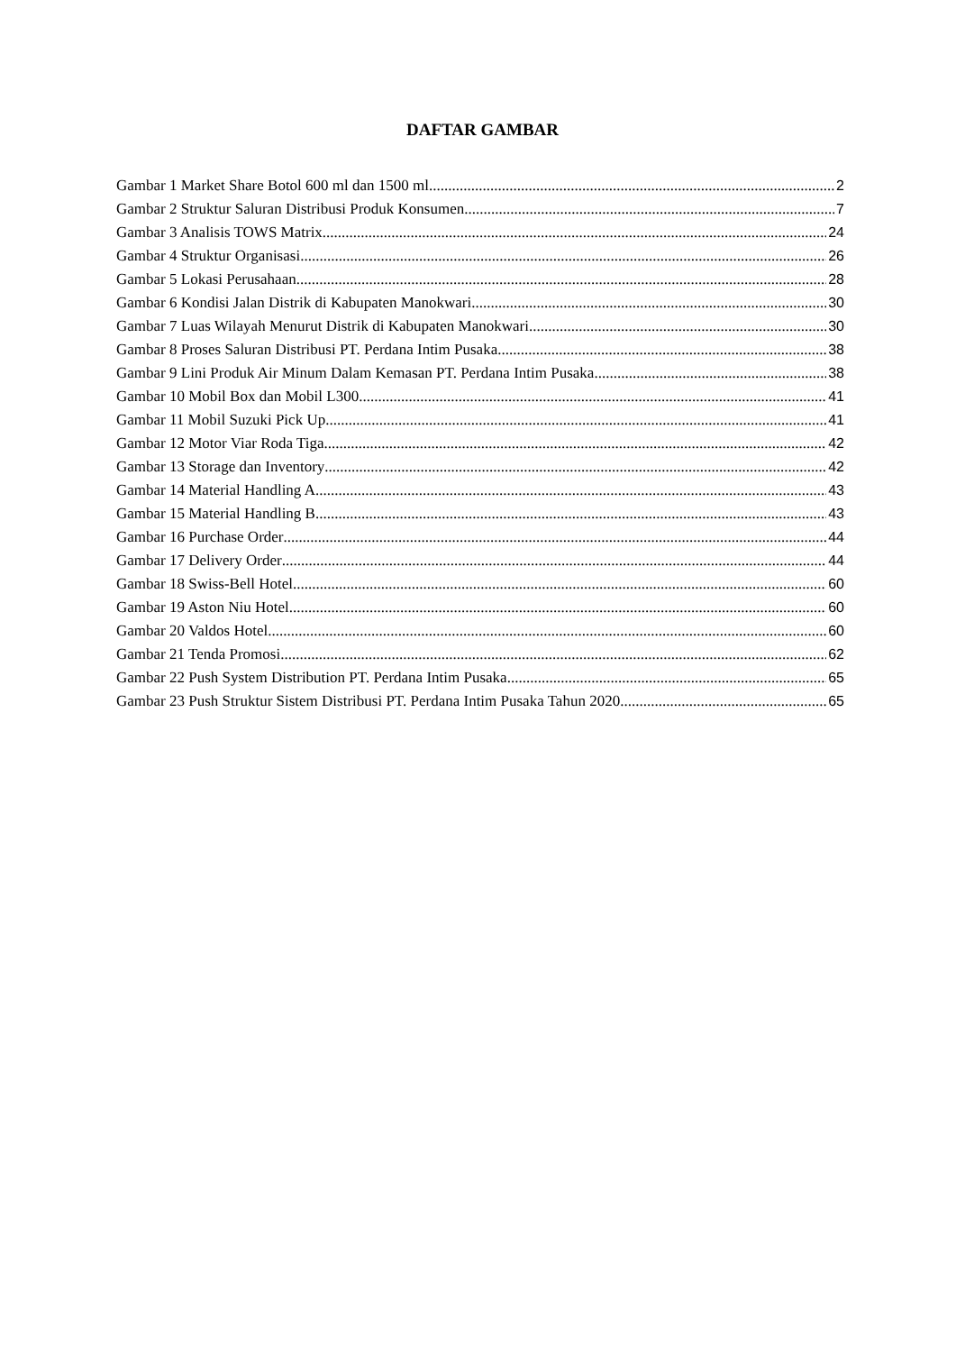DAFTAR GAMBAR
Gambar 1 Market Share Botol 600 ml dan 1500 ml 2
Gambar 2 Struktur Saluran Distribusi Produk Konsumen 7
Gambar 3 Analisis TOWS Matrix 24
Gambar 4 Struktur Organisasi 26
Gambar 5 Lokasi Perusahaan 28
Gambar 6 Kondisi Jalan Distrik di Kabupaten Manokwari 30
Gambar 7 Luas Wilayah Menurut Distrik di Kabupaten Manokwari 30
Gambar 8 Proses Saluran Distribusi PT. Perdana Intim Pusaka 38
Gambar 9 Lini Produk Air Minum Dalam Kemasan PT. Perdana Intim Pusaka 38
Gambar 10 Mobil Box dan Mobil L300 41
Gambar 11 Mobil Suzuki Pick Up 41
Gambar 12 Motor Viar Roda Tiga 42
Gambar 13 Storage dan Inventory 42
Gambar 14 Material Handling A 43
Gambar 15 Material Handling B 43
Gambar 16 Purchase Order 44
Gambar 17 Delivery Order 44
Gambar 18 Swiss-Bell Hotel 60
Gambar 19 Aston Niu Hotel 60
Gambar 20 Valdos Hotel 60
Gambar 21 Tenda Promosi 62
Gambar 22 Push System Distribution PT. Perdana Intim Pusaka 65
Gambar 23 Push Struktur Sistem Distribusi PT. Perdana Intim Pusaka Tahun 2020 65